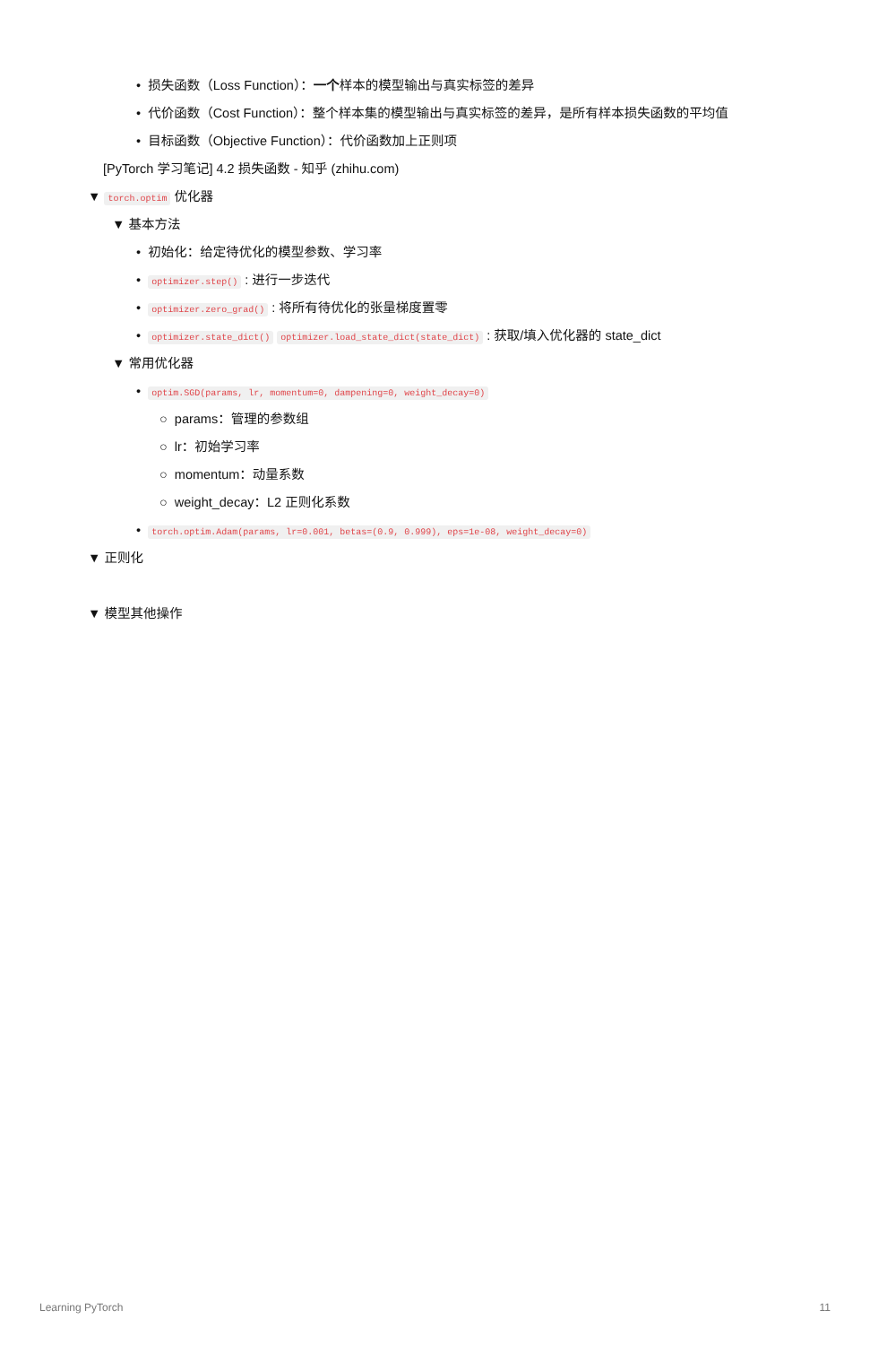• 损失函数（Loss Function）：一个样本的模型输出与真实标签的差异
• 代价函数（Cost Function）：整个样本集的模型输出与真实标签的差异，是所有样本损失函数的平均值
• 目标函数（Objective Function）：代价函数加上正则项
[PyTorch 学习笔记] 4.2 损失函数 - 知乎 (zhihu.com)
▼ torch.optim 优化器
▼ 基本方法
• 初始化：给定待优化的模型参数、学习率
• optimizer.step() : 进行一步迭代
• optimizer.zero_grad() : 将所有待优化的张量梯度置零
• optimizer.state_dict() optimizer.load_state_dict(state_dict) : 获取/填入优化器的 state_dict
▼ 常用优化器
• optim.SGD(params, lr, momentum=0, dampening=0, weight_decay=0)
○ params：管理的参数组
○ lr：初始学习率
○ momentum：动量系数
○ weight_decay：L2 正则化系数
• torch.optim.Adam(params, lr=0.001, betas=(0.9, 0.999), eps=1e-08, weight_decay=0)
▼ 正则化
▼ 模型其他操作
Learning PyTorch 11